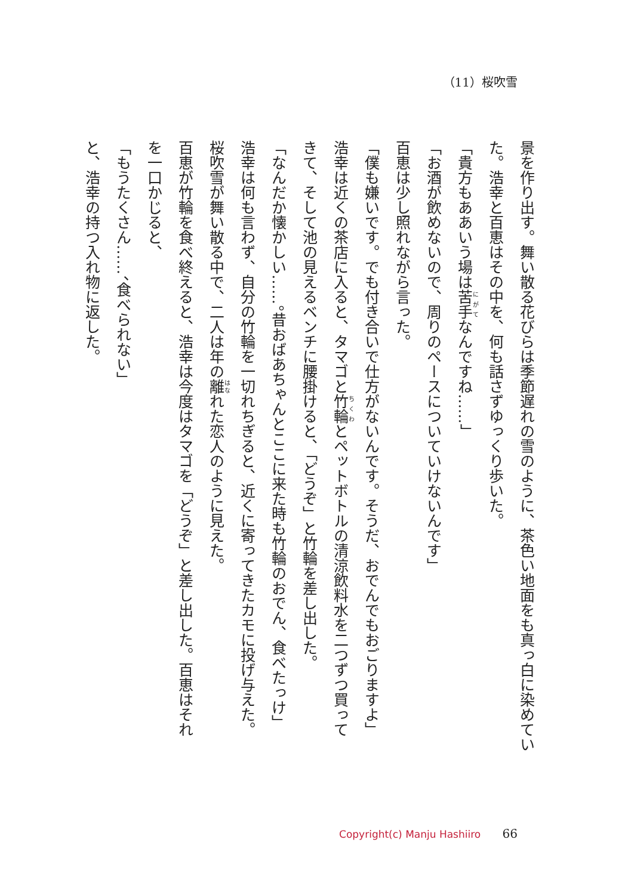（11）桜吹雪
景を作り出す。舞い散る花びらは季節遅れの雪のように、茶色い地面をも真っ白に染めてい
た。浩幸と百恵はその中を、何も話さずゆっくり歩いた。
「貴方もああいう場は苦手なんですね……」
「お酒が飲めないので、周りのペースについていけないんです」
百恵は少し照れながら言った。
「僕も嫌いです。でも付き合いで仕方がないんです。そうだ、おでんでもおごりますよ」
浩幸は近くの茶店に入ると、タマゴと竹輪とペットボトルの清涼飲料水を二つずつ買って
きて、そして池の見えるベンチに腰掛けると、「どうぞ」と竹輪を差し出した。
「なんだか懐かしい……。昔おばあちゃんとここに来た時も竹輪のおでん、食べたっけ」
浩幸は何も言わず、自分の竹輪を一切れちぎると、近くに寄ってきたカモに投げ与えた。
桜吹雪が舞い散る中で、二人は年の離れた恋人のように見えた。
百恵が竹輪を食べ終えると、浩幸は今度はタマゴを「どうぞ」と差し出した。百恵はそれ
を一口かじると、
「もうたくさん……、食べられない」
と、浩幸の持つ入れ物に返した。
Copyright(c) Manju Hashiiro 66